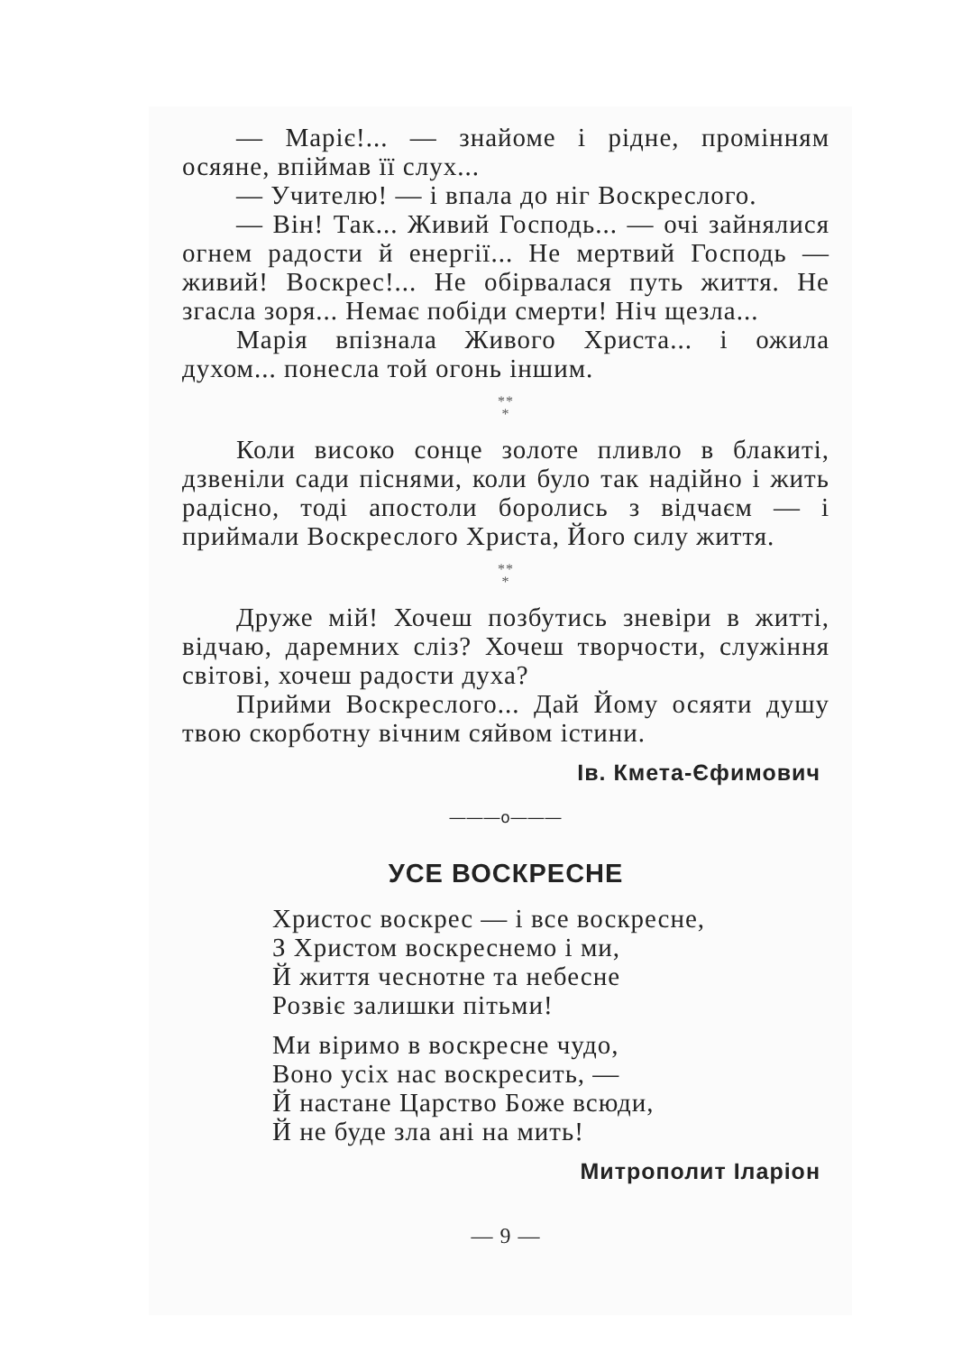— Маріє!... — знайоме і рідне, промінням осяяне, впіймав її слух...
— Учителю! — і впала до ніг Воскреслого.
— Він! Так... Живий Господь... — очі зайнялися огнем радости й енергії... Не мертвий Господь — живий! Воскрес!... Не обірвалася путь життя. Не згасла зоря... Немає побіди смерти! Ніч щезла...
Марія впізнала Живого Христа... і ожила духом... понесла той огонь іншим.
**
*
Коли високо сонце золоте пливло в блакиті, дзвеніли сади піснями, коли було так надійно і жить радісно, тоді апостоли боролись з відчаєм — і приймали Воскреслого Христа, Його силу життя.
**
*
Друже мій! Хочеш позбутись зневіри в житті, відчаю, даремних сліз? Хочеш творчости, служіння світові, хочеш радости духа?
Прийми Воскреслого... Дай Йому осяяти душу твою скорботну вічним сяйвом істини.
Ів. Кмета-Єфимович
———o———
УСЕ ВОСКРЕСНЕ
Христос воскрес — і все воскресне,
З Христом воскреснемо і ми,
Й життя чеснотне та небесне
Розвіє залишки пітьми!
Ми віримо в воскресне чудо,
Воно усіх нас воскресить, —
Й настане Царство Боже всюди,
Й не буде зла ані на мить!
Митрополит Іларіон
— 9 —